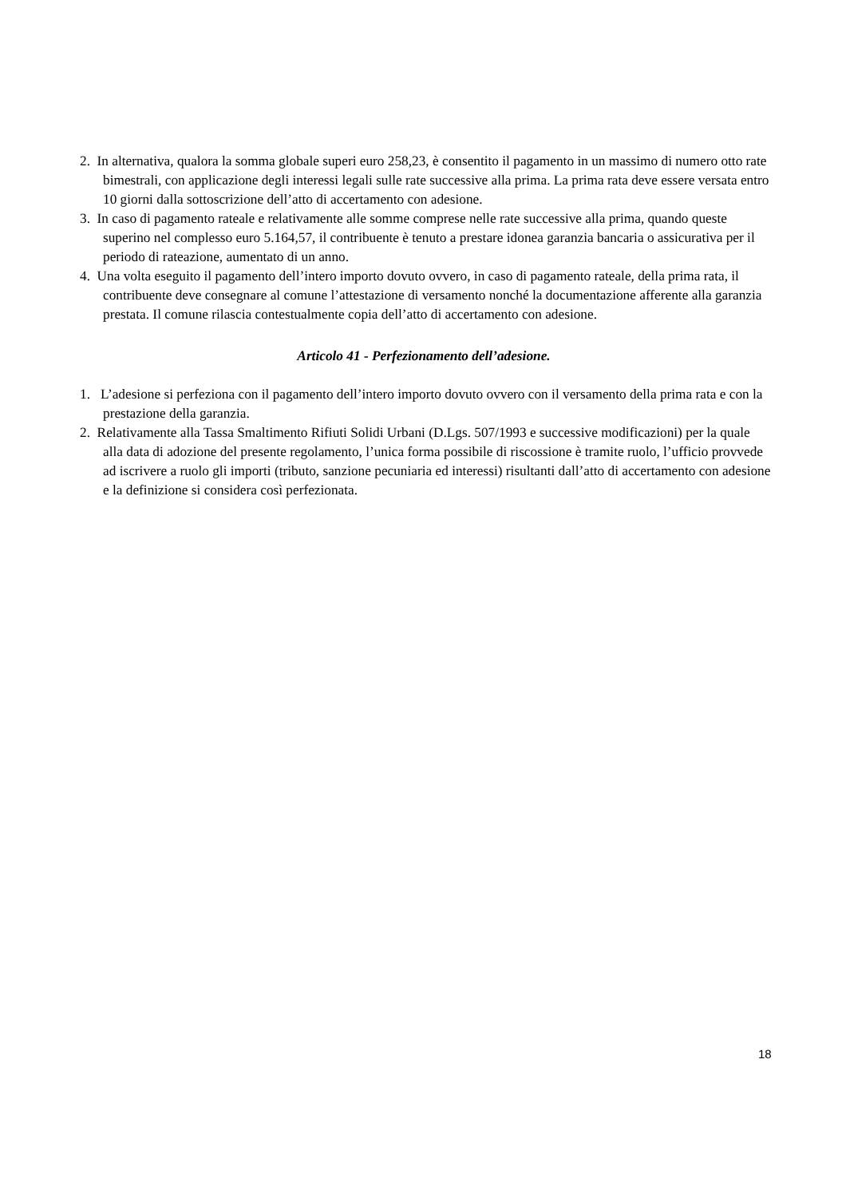2. In alternativa, qualora la somma globale superi euro 258,23, è consentito il pagamento in un massimo di numero otto rate bimestrali, con applicazione degli interessi legali sulle rate successive alla prima. La prima rata deve essere versata entro 10 giorni dalla sottoscrizione dell’atto di accertamento con adesione.
3. In caso di pagamento rateale e relativamente alle somme comprese nelle rate successive alla prima, quando queste superino nel complesso euro 5.164,57, il contribuente è tenuto a prestare idonea garanzia bancaria o assicurativa per il periodo di rateazione, aumentato di un anno.
4. Una volta eseguito il pagamento dell’intero importo dovuto ovvero, in caso di pagamento rateale, della prima rata, il contribuente deve consegnare al comune l’attestazione di versamento nonché la documentazione afferente alla garanzia prestata. Il comune rilascia contestualmente copia dell’atto di accertamento con adesione.
Articolo 41 - Perfezionamento dell’adesione.
1. L’adesione si perfeziona con il pagamento dell’intero importo dovuto ovvero con il versamento della prima rata e con la prestazione della garanzia.
2. Relativamente alla Tassa Smaltimento Rifiuti Solidi Urbani (D.Lgs. 507/1993 e successive modificazioni) per la quale alla data di adozione del presente regolamento, l’unica forma possibile di riscossione è tramite ruolo, l’ufficio provvede ad iscrivere a ruolo gli importi (tributo, sanzione pecuniaria ed interessi) risultanti dall’atto di accertamento con adesione e la definizione si considera così perfezionata.
18